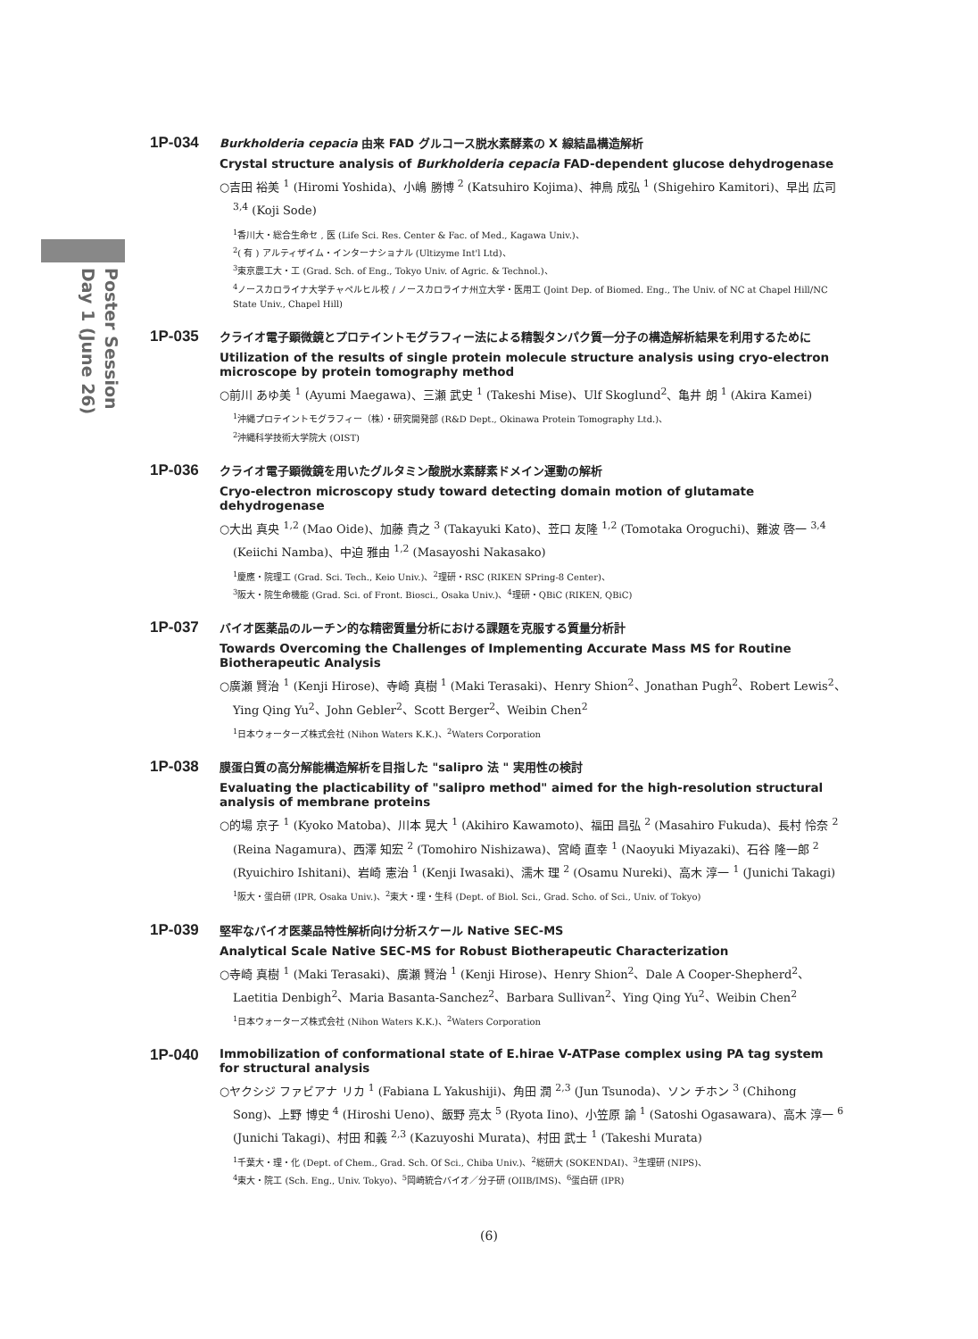Poster Session
Day 1 (June 26)
1P-034
Burkholderia cepacia 由来 FAD グルコース脱水素酵素の X 線結晶構造解析
Crystal structure analysis of Burkholderia cepacia FAD-dependent glucose dehydrogenase
○吉田 裕美 <sup>1</sup> (Hiromi Yoshida)、小嶋 勝博 <sup>2</sup> (Katsuhiro Kojima)、神鳥 成弘 <sup>1</sup> (Shigehiro Kamitori)、早出 広司 <sup>3,4</sup> (Koji Sode)
<sup>1</sup> 香川大・総合生命セ , 医 (Life Sci. Res. Center & Fac. of Med., Kagawa Univ.)、
<sup>2</sup> ( 有 ) アルティザイム・インターナショナル (Ultizyme Int'l Ltd)、
<sup>3</sup> 東京農工大・工 (Grad. Sch. of Eng., Tokyo Univ. of Agric. & Technol.)、
<sup>4</sup> ノースカロライナ大学チャペルヒル校 / ノースカロライナ州立大学・医用工 (Joint Dep. of Biomed. Eng., The Univ. of NC at Chapel Hill/NC State Univ., Chapel Hill)
1P-035
クライオ電子顕微鏡とプロテイントモグラフィー法による精製タンパク質一分子の構造解析結果を利用するために
Utilization of the results of single protein molecule structure analysis using cryo-electron microscope by protein tomography method
○前川 あゆ美 <sup>1</sup> (Ayumi Maegawa)、三瀬 武史 <sup>1</sup> (Takeshi Mise)、Ulf Skoglund<sup>2</sup>、亀井 朗 <sup>1</sup> (Akira Kamei)
<sup>1</sup> 沖縄プロテイントモグラフィー（株）・研究開発部 (R&D Dept., Okinawa Protein Tomography Ltd.)、
<sup>2</sup> 沖縄科学技術大学院大 (OIST)
1P-036
クライオ電子顕微鏡を用いたグルタミン酸脱水素酵素ドメイン運動の解析
Cryo-electron microscopy study toward detecting domain motion of glutamate dehydrogenase
○大出 真央 <sup>1,2</sup> (Mao Oide)、加藤 貴之 <sup>3</sup> (Takayuki Kato)、苙口 友隆 <sup>1,2</sup> (Tomotaka Oroguchi)、難波 啓一 <sup>3,4</sup> (Keiichi Namba)、中迫 雅由 <sup>1,2</sup> (Masayoshi Nakasako)
<sup>1</sup> 慶應・院理工 (Grad. Sci. Tech., Keio Univ.)、<sup>2</sup>理研・RSC (RIKEN SPring-8 Center)、
<sup>3</sup> 阪大・院生命機能 (Grad. Sci. of Front. Biosci., Osaka Univ.)、<sup>4</sup>理研・QBiC (RIKEN, QBiC)
1P-037
バイオ医薬品のルーチン的な精密質量分析における課題を克服する質量分析計
Towards Overcoming the Challenges of Implementing Accurate Mass MS for Routine Biotherapeutic Analysis
○廣瀬 賢治 <sup>1</sup> (Kenji Hirose)、寺崎 真樹 <sup>1</sup> (Maki Terasaki)、Henry Shion<sup>2</sup>、Jonathan Pugh<sup>2</sup>、Robert Lewis<sup>2</sup>、Ying Qing Yu<sup>2</sup>、John Gebler<sup>2</sup>、Scott Berger<sup>2</sup>、Weibin Chen<sup>2</sup>
<sup>1</sup> 日本ウォーターズ株式会社 (Nihon Waters K.K.)、<sup>2</sup>Waters Corporation
1P-038
膜蛋白質の高分解能構造解析を目指した "salipro 法 " 実用性の検討
Evaluating the placticability of "salipro method" aimed for the high-resolution structural analysis of membrane proteins
○的場 京子 <sup>1</sup> (Kyoko Matoba)、川本 晃大 <sup>1</sup> (Akihiro Kawamoto)、福田 昌弘 <sup>2</sup> (Masahiro Fukuda)、長村 怜奈 <sup>2</sup> (Reina Nagamura)、西澤 知宏 <sup>2</sup> (Tomohiro Nishizawa)、宮崎 直幸 <sup>1</sup> (Naoyuki Miyazaki)、石谷 隆一郎 <sup>2</sup> (Ryuichiro Ishitani)、岩崎 憲治 <sup>1</sup> (Kenji Iwasaki)、濡木 理 <sup>2</sup> (Osamu Nureki)、高木 淳一 <sup>1</sup> (Junichi Takagi)
<sup>1</sup> 阪大・蛋白研 (IPR, Osaka Univ.)、<sup>2</sup>東大・理・生科 (Dept. of Biol. Sci., Grad. Scho. of Sci., Univ. of Tokyo)
1P-039
堅牢なバイオ医薬品特性解析向け分析スケール Native SEC-MS
Analytical Scale Native SEC-MS for Robust Biotherapeutic Characterization
○寺崎 真樹 <sup>1</sup> (Maki Terasaki)、廣瀬 賢治 <sup>1</sup> (Kenji Hirose)、Henry Shion<sup>2</sup>、Dale A Cooper-Shepherd<sup>2</sup>、Laetitia Denbigh<sup>2</sup>、Maria Basanta-Sanchez<sup>2</sup>、Barbara Sullivan<sup>2</sup>、Ying Qing Yu<sup>2</sup>、Weibin Chen<sup>2</sup>
<sup>1</sup> 日本ウォーターズ株式会社 (Nihon Waters K.K.)、<sup>2</sup>Waters Corporation
1P-040
Immobilization of conformational state of E.hirae V-ATPase complex using PA tag system for structural analysis
○ヤクシジ ファビアナ リカ <sup>1</sup> (Fabiana L Yakushiji)、角田 潤 <sup>2,3</sup> (Jun Tsunoda)、ソン チホン <sup>3</sup> (Chihong Song)、上野 博史 <sup>4</sup> (Hiroshi Ueno)、飯野 亮太 <sup>5</sup> (Ryota Iino)、小笠原 諭 <sup>1</sup> (Satoshi Ogasawara)、高木 淳一 <sup>6</sup> (Junichi Takagi)、村田 和義 <sup>2,3</sup> (Kazuyoshi Murata)、村田 武士 <sup>1</sup> (Takeshi Murata)
<sup>1</sup> 千葉大・理・化 (Dept. of Chem., Grad. Sch. Of Sci., Chiba Univ.)、<sup>2</sup>総研大 (SOKENDAI)、<sup>3</sup>生理研 (NIPS)、
<sup>4</sup> 東大・院工 (Sch. Eng., Univ. Tokyo)、<sup>5</sup>岡崎統合バイオ／分子研 (OIIB/IMS)、<sup>6</sup>蛋白研 (IPR)
(6)